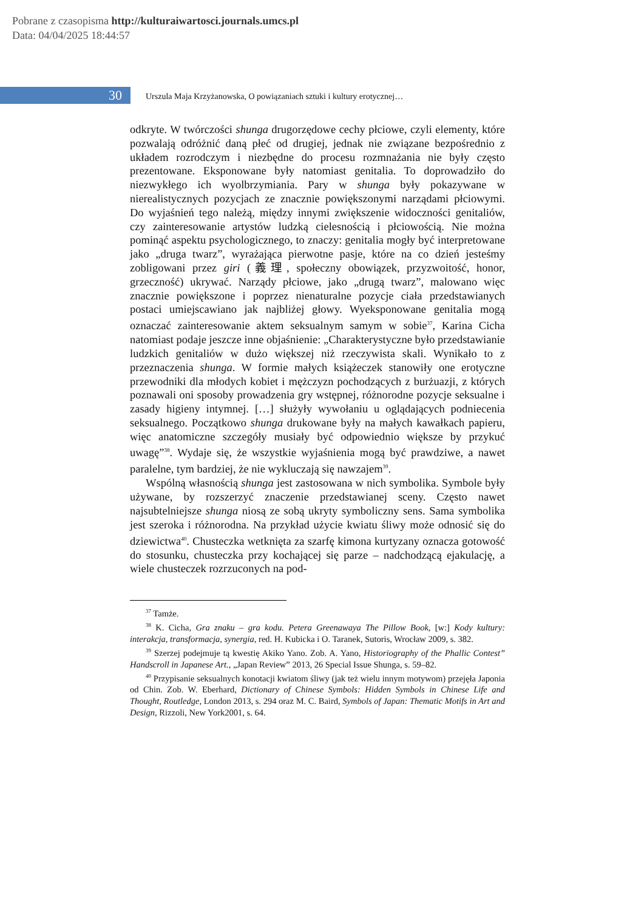Pobrane z czasopisma http://kulturaiwartosci.journals.umcs.pl
Data: 04/04/2025 18:44:57
30
Urszula Maja Krzyżanowska, O powiązaniach sztuki i kultury erotycznej…
odkryte. W twórczości shunga drugorzędowe cechy płciowe, czyli elementy, które pozwalają odróżnić daną płeć od drugiej, jednak nie związane bezpośrednio z układem rozrodczym i niezbędne do procesu rozmnażania nie były często prezentowane. Eksponowane były natomiast genitalia. To doprowadziło do niezwykłego ich wyolbrzymiania. Pary w shunga były pokazywane w nierealistycznych pozycjach ze znacznie powiększonymi narządami płciowymi. Do wyjaśnień tego należą, między innymi zwiększenie widoczności genitaliów, czy zainteresowanie artystów ludzką cielesnością i płciowością. Nie można pominąć aspektu psychologicznego, to znaczy: genitalia mogły być interpretowane jako „druga twarz”, wyrażająca pierwotne pasje, które na co dzień jesteśmy zobligowani przez giri (義理, społeczny obowiązek, przyzwoitość, honor, grzeczność) ukrywać. Narządy płciowe, jako „drugą twarz”, malowano więc znacznie powiększone i poprzez nienaturalne pozycje ciała przedstawianych postaci umiejscawiano jak najbliżej głowy. Wyeksponowane genitalia mogą oznaczać zainteresowanie aktem seksualnym samym w sobie<sup>37</sup>, Karina Cicha natomiast podaje jeszcze inne objaśnienie: „Charakterystyczne było przedstawianie ludzkich genitaliów w dużo większej niż rzeczywista skali. Wynikało to z przeznaczenia shunga. W formie małych książeczek stanowiły one erotyczne przewodniki dla młodych kobiet i mężczyzn pochodzących z burżuazji, z których poznawali oni sposoby prowadzenia gry wstępnej, różnorodne pozycje seksualne i zasady higieny intymnej. […] służyły wywołaniu u oglądających podniecenia seksualnego. Początkowo shunga drukowane były na małych kawałkach papieru, więc anatomiczne szczegóły musiały być odpowiednio większe by przykuć uwagę”<sup>38</sup>. Wydaje się, że wszystkie wyjaśnienia mogą być prawdziwe, a nawet paralelne, tym bardziej, że nie wykluczają się nawzajem<sup>39</sup>.
Wspólną własnością shunga jest zastosowana w nich symbolika. Symbole były używane, by rozszerzyć znaczenie przedstawianej sceny. Często nawet najsubtelniejsze shunga niosą ze sobą ukryty symboliczny sens. Sama symbolika jest szeroka i różnorodna. Na przykład użycie kwiatu śliwy może odnosić się do dziewictwa<sup>40</sup>. Chusteczka wetknięta za szarfę kimona kurtyzany oznacza gotowość do stosunku, chusteczka przy kochającej się parze – nadchodzącą ejakulację, a wiele chusteczek rozrzuconych na pod-
<sup>37</sup> Tamże.
<sup>38</sup> K. Cicha, Gra znaku – gra kodu. Petera Greenawaya The Pillow Book, [w:] Kody kultury: interakcja, transformacja, synergia, red. H. Kubicka i O. Taranek, Sutoris, Wrocław 2009, s. 382.
<sup>39</sup> Szerzej podejmuje tą kwestię Akiko Yano. Zob. A. Yano, Historiography of the Phallic Contest” Handscroll in Japanese Art., „Japan Review” 2013, 26 Special Issue Shunga, s. 59–82.
<sup>40</sup> Przypisanie seksualnych konotacji kwiatom śliwy (jak też wielu innym motywom) przejęła Japonia od Chin. Zob. W. Eberhard, Dictionary of Chinese Symbols: Hidden Symbols in Chinese Life and Thought, Routledge, London 2013, s. 294 oraz M. C. Baird, Symbols of Japan: Thematic Motifs in Art and Design, Rizzoli, New York2001, s. 64.